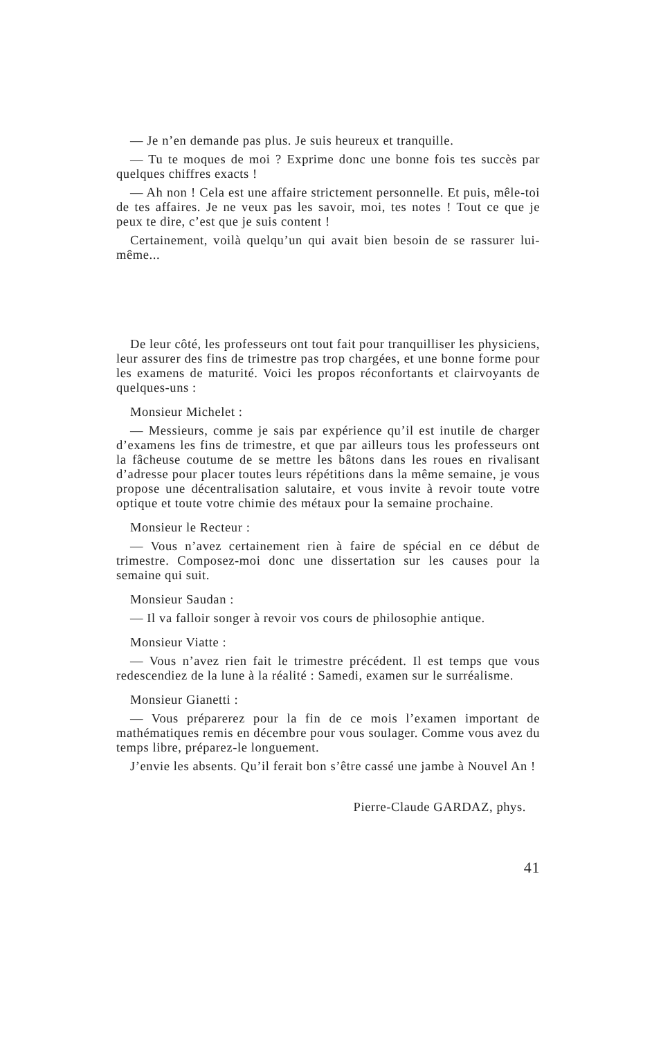— Je n’en demande pas plus. Je suis heureux et tranquille.
— Tu te moques de moi ? Exprime donc une bonne fois tes succès par quelques chiffres exacts !
— Ah non ! Cela est une affaire strictement personnelle. Et puis, mêle-toi de tes affaires. Je ne veux pas les savoir, moi, tes notes ! Tout ce que je peux te dire, c’est que je suis content !
Certainement, voilà quelqu’un qui avait bien besoin de se rassurer lui-même...
De leur côté, les professeurs ont tout fait pour tranquilliser les physiciens, leur assurer des fins de trimestre pas trop chargées, et une bonne forme pour les examens de maturité. Voici les propos réconfortants et clairvoyants de quelques-uns :
Monsieur Michelet :
— Messieurs, comme je sais par expérience qu’il est inutile de charger d’examens les fins de trimestre, et que par ailleurs tous les professeurs ont la fâcheuse coutume de se mettre les bâtons dans les roues en rivalisant d’adresse pour placer toutes leurs répétitions dans la même semaine, je vous propose une décentralisation salutaire, et vous invite à revoir toute votre optique et toute votre chimie des métaux pour la semaine prochaine.
Monsieur le Recteur :
— Vous n’avez certainement rien à faire de spécial en ce début de trimestre. Composez-moi donc une dissertation sur les causes pour la semaine qui suit.
Monsieur Saudan :
— Il va falloir songer à revoir vos cours de philosophie antique.
Monsieur Viatte :
— Vous n’avez rien fait le trimestre précédent. Il est temps que vous redescendiez de la lune à la réalité : Samedi, examen sur le surréalisme.
Monsieur Gianetti :
— Vous préparerez pour la fin de ce mois l’examen important de mathématiques remis en décembre pour vous soulager. Comme vous avez du temps libre, préparez-le longuement.
J’envie les absents. Qu’il ferait bon s’être cassé une jambe à Nouvel An !
Pierre-Claude GARDAZ, phys.
41